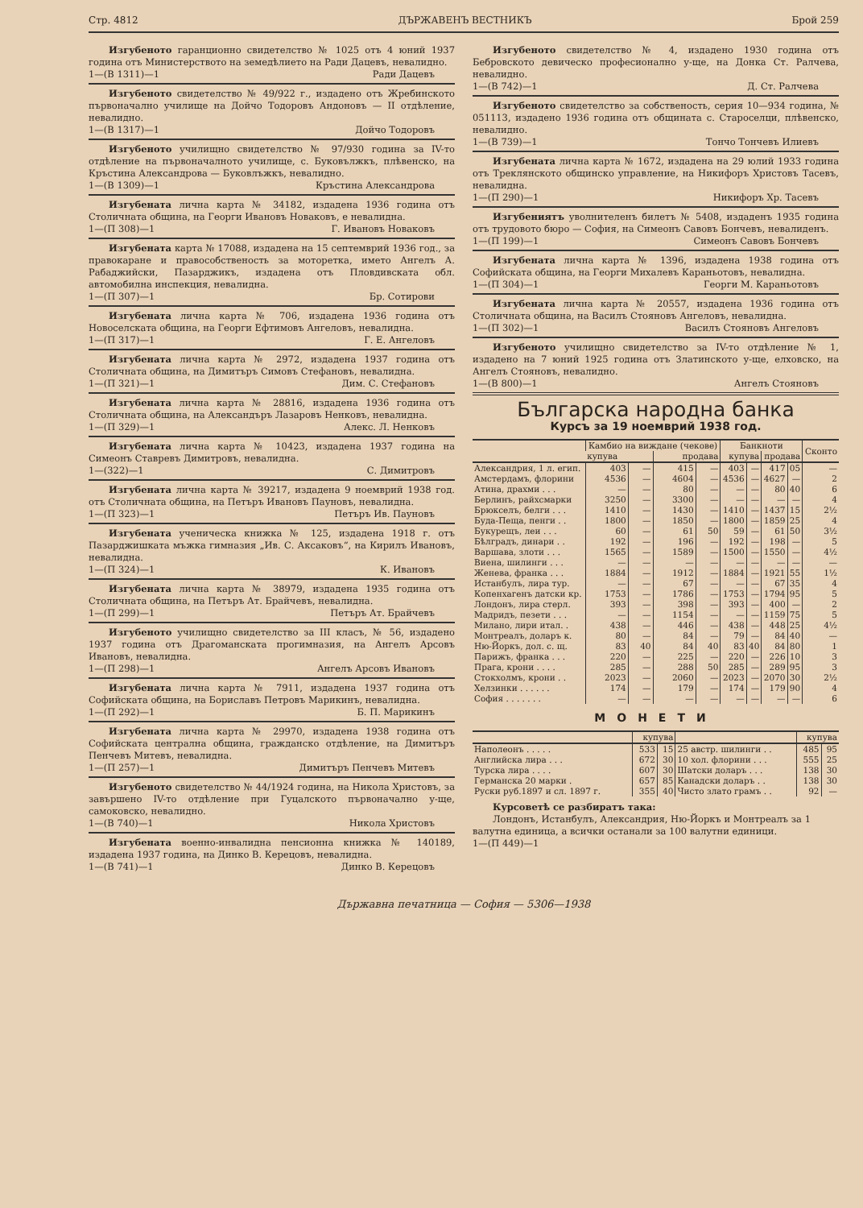Стр. 4812 ДЪРЖАВЕНЪ ВЕСТНИКЪ Брой 259
Изгубеното гаранционно свидетелство № 1025 отъ 4 юний 1937 година отъ Министерството на земедѣлието на Ради Дацевъ, невалидно.
1—(В 1311)—1 Ради Дацевъ
Изгубеното свидетелство № 49/922 г., издадено отъ Жребинското първоначално училище на Дойчо Тодоровъ Андоновъ — II отдѣление, невалидно.
1—(В 1317)—1 Дойчо Тодоровъ
Изгубеното училищно свидетелство № 97/930 година за IV-то отдѣление на първоначалното училище, с. Буковължкъ, плѣвенско, на Кръстина Александрова — Буковлъжкъ, невалидно.
1—(В 1309)—1 Кръстина Александрова
Изгубената лична карта № 34182, издадена 1936 година отъ Столичната община, на Георги Ивановъ Новаковъ, е невалидна.
1—(П 308)—1 Г. Ивановъ Новаковъ
Изгубената карта № 17088, издадена на 15 септемврий 1936 год., за правокаране и правособственость за моторетка, името Ангелъ А. Рабаджийски, Пазарджикъ, издадена отъ Пловдивската обл. автомобилна инспекция, невалидна.
1—(П 307)—1 Бр. Сотирови
Изгубената лична карта № 706, издадена 1936 година отъ Новоселската община, на Георги Ефтимовъ Ангеловъ, невалидна.
1—(П 317)—1 Г. Е. Ангеловъ
Изгубената лична карта № 2972, издадена 1937 година отъ Столичната община, на Димитъръ Симовъ Стефановъ, невалидна.
1—(П 321)—1 Дим. С. Стефановъ
Изгубената лична карта № 28816, издадена 1936 година отъ Столичната община, на Александъръ Лазаровъ Ненковъ, невалидна.
1—(П 329)—1 Алекс. Л. Ненковъ
Изгубената лична карта № 10423, издадена 1937 година на Симеонъ Ставревъ Димитровъ, невалидна.
1—(322)—1 С. Димитровъ
Изгубената лична карта № 39217, издадена 9 ноемврий 1938 год. отъ Столичната община, на Петъръ Ивановъ Пауновъ, невалидна.
1—(П 323)—1 Петъръ Ив. Пауновъ
Изгубената ученическа книжка № 125, издадена 1918 г. отъ Пазарджишката мъжка гимназия „Ив. С. Аксаковъ“, на Кирилъ Ивановъ, невалидна.
1—(П 324)—1 К. Ивановъ
Изгубената лична карта № 38979, издадена 1935 година отъ Столичната община, на Петъръ Ат. Брайчевъ, невалидна.
1—(П 299)—1 Петъръ Ат. Брайчевъ
Изгубеното училищно свидетелство за III класъ, № 56, издадено 1937 година отъ Драгоманската прогимназия, на Ангелъ Арсовъ Ивановъ, невалидна.
1—(П 298)—1 Ангелъ Арсовъ Ивановъ
Изгубената лична карта № 7911, издадена 1937 година отъ Софийската община, на Бориславъ Петровъ Марикинъ, невалидна.
1—(П 292)—1 Б. П. Марикинъ
Изгубената лична карта № 29970, издадена 1938 година отъ Софийската централна община, гражданско отдѣление, на Димитъръ Пенчевъ Митевъ, невалидна.
1—(П 257)—1 Димитъръ Пенчевъ Митевъ
Изгубеното свидетелство № 44/1924 година, на Никола Христовъ, за завършено IV-то отдѣление при Гуцалското първоначално у-ще, самоковско, невалидно.
1—(В 740)—1 Никола Христовъ
Изгубената военно-инвалидна пенсионна книжка № 140189, издадена 1937 година, на Динко В. Керецовъ, невалидна.
1—(В 741)—1 Динко В. Керецовъ
Изгубеното свидетелство № 4, издадено 1930 година отъ Бебровското девическо професионално у-ще, на Донка Ст. Ралчева, невалидно.
1—(В 742)—1 Д. Ст. Ралчева
Изгубеното свидетелство за собственость, серия 10—934 година, № 051113, издадено 1936 година отъ общината с. Староселци, плѣвенско, невалидно.
1—(В 739)—1 Тончо Тончевъ Илиевъ
Изгубената лична карта № 1672, издадена на 29 юлий 1933 година отъ Треклянското общинско управление, на Никифоръ Христовъ Тасевъ, невалидна.
1—(П 290)—1 Никифоръ Хр. Тасевъ
Изгубениятъ уволнителенъ билетъ № 5408, издаденъ 1935 година отъ трудовото бюро — София, на Симеонъ Савовъ Бончевъ, невалиденъ.
1—(П 199)—1 Симеонъ Савовъ Бончевъ
Изгубената лична карта № 1396, издадена 1938 година отъ Софийската община, на Георги Михалевъ Караньотовъ, невалидна.
1—(П 304)—1 Георги М. Караньотовъ
Изгубената лична карта № 20557, издадена 1936 година отъ Столичната община, на Василъ Стояновъ Ангеловъ, невалидна.
1—(П 302)—1 Василъ Стояновъ Ангеловъ
Изгубеното училищно свидетелство за IV-то отдѣление № 1, издадено на 7 юний 1925 година отъ Златинското у-ще, елховско, на Ангелъ Стояновъ, невалидно.
1—(В 800)—1 Ангелъ Стояновъ
Българска народна банка
Курсъ за 19 ноемврий 1938 год.
| | Камбио на виждане (чекове) | | | | Банкноти | | | | Сконто |
| --- | --- | --- | --- | --- | --- | --- | --- | --- | --- |
| | купува | | продава | | купува | | продава | | |
| Александрия, 1 л. егип. | 403 | — | 415 | — | 403 | — | 417 | 05 | — |
| Амстердамъ, флорини | 4536 | — | 4604 | — | 4536 | — | 4627 | — | 2 |
| Атина, драхми . . . | — | — | 80 | — | — | — | 80 | 40 | 6 |
| Берлинъ, райхсмарки | 3250 | — | 3300 | — | — | — | — | — | 4 |
| Брюкселъ, белги . . . | 1410 | — | 1430 | — | 1410 | — | 1437 | 15 | 2½ |
| Буда-Пеща, пенги . . | 1800 | — | 1850 | — | 1800 | — | 1859 | 25 | 4 |
| Букурещъ, леи . . . | 60 | — | 61 | 50 | 59 | — | 61 | 50 | 3½ |
| Бѣлградъ, динари . . | 192 | — | 196 | — | 192 | — | 198 | — | 5 |
| Варшава, злоти . . . | 1565 | — | 1589 | — | 1500 | — | 1550 | — | 4½ |
| Виена, шилинги . . . | — | — | — | — | — | — | — | — | — |
| Женева, франка . . . | 1884 | — | 1912 | — | 1884 | — | 1921 | 55 | 1½ |
| Истанбулъ, лира тур. | — | — | 67 | — | — | — | 67 | 35 | 4 |
| Копенхагенъ датски кр. | 1753 | — | 1786 | — | 1753 | — | 1794 | 95 | 5 |
| Лондонъ, лира стерл. | 393 | — | 398 | — | 393 | — | 400 | — | 2 |
| Мадридъ, пезети . . . | — | — | 1154 | — | — | — | 1159 | 75 | 5 |
| Милано, лири итал. . | 438 | — | 446 | — | 438 | — | 448 | 25 | 4½ |
| Монтреалъ, доларъ к. | 80 | — | 84 | — | 79 | — | 84 | 40 | — |
| Ню-Йоркъ, дол. с. щ. | 83 | 40 | 84 | 40 | 83 | 40 | 84 | 80 | 1 |
| Парижъ, франка . . . | 220 | — | 225 | — | 220 | — | 226 | 10 | 3 |
| Прага, крони . . . . | 285 | — | 288 | 50 | 285 | — | 289 | 95 | 3 |
| Стокхолмъ, крони . . | 2023 | — | 2060 | — | 2023 | — | 2070 | 30 | 2½ |
| Хелзинки . . . . . . | 174 | — | 179 | — | 174 | — | 179 | 90 | 4 |
| София . . . . . . . | — | — | — | — | — | — | — | — | 6 |
МОНЕТИ
| | купува | | | купува | |
| --- | --- | --- | --- | --- | --- |
| Наполеонъ . . . . . | 533 | 15 | 25 австр. шилинги . . | 485 | 95 |
| Английска лира . . . | 672 | 30 | 10 хол. флорини . . . | 555 | 25 |
| Турска лира . . . . | 607 | 30 | Шатски доларъ . . . | 138 | 30 |
| Германска 20 марки . | 657 | 85 | Канадски доларъ . . | 138 | 30 |
| Руски руб.1897 и сл. 1897 г. | 355 | 40 | Чисто злато грамъ . . | 92 | — |
Курсоветѣ се разбиратъ така:
Лондонъ, Истанбулъ, Александрия, Ню-Йоркъ и Монтреалъ за 1 валутна единица, а всички останали за 100 валутни единици.
1—(П 449)—1
Държавна печатница — София — 5306—1938